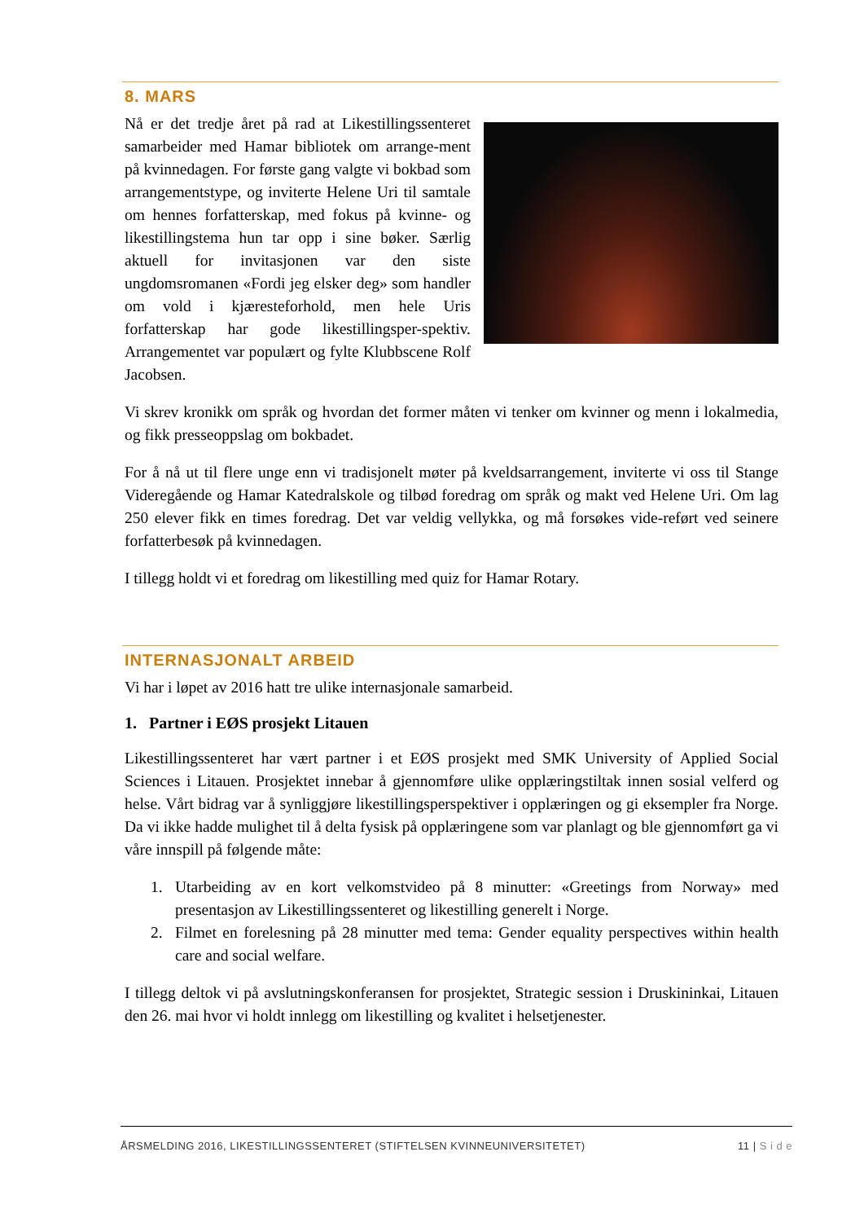8. MARS
Nå er det tredje året på rad at Likestillingssenteret samarbeider med Hamar bibliotek om arrange-ment på kvinnedagen. For første gang valgte vi bokbad som arrangementstype, og inviterte Helene Uri til samtale om hennes forfatterskap, med fokus på kvinne- og likestillingstema hun tar opp i sine bøker. Særlig aktuell for invitasjonen var den siste ungdomsromanen «Fordi jeg elsker deg» som handler om vold i kjæresteforhold, men hele Uris forfatterskap har gode likestillingsper-spektiv. Arrangementet var populært og fylte Klubbscene Rolf Jacobsen.
Vi skrev kronikk om språk og hvordan det former måten vi tenker om kvinner og menn i lokalmedia, og fikk presseoppslag om bokbadet.
For å nå ut til flere unge enn vi tradisjonelt møter på kveldsarrangement, inviterte vi oss til Stange Videregående og Hamar Katedralskole og tilbød foredrag om språk og makt ved Helene Uri. Om lag 250 elever fikk en times foredrag. Det var veldig vellykka, og må forsøkes vide-reført ved seinere forfatterbesøk på kvinnedagen.
I tillegg holdt vi et foredrag om likestilling med quiz for Hamar Rotary.
INTERNASJONALT ARBEID
Vi har i løpet av 2016 hatt tre ulike internasjonale samarbeid.
1. Partner i EØS prosjekt Litauen
Likestillingssenteret har vært partner i et EØS prosjekt med SMK University of Applied Social Sciences i Litauen. Prosjektet innebar å gjennomføre ulike opplæringstiltak innen sosial velferd og helse. Vårt bidrag var å synliggjøre likestillingsperspektiver i opplæringen og gi eksempler fra Norge. Da vi ikke hadde mulighet til å delta fysisk på opplæringene som var planlagt og ble gjennomført ga vi våre innspill på følgende måte:
1. Utarbeiding av en kort velkomstvideo på 8 minutter: «Greetings from Norway» med presentasjon av Likestillingssenteret og likestilling generelt i Norge.
2. Filmet en forelesning på 28 minutter med tema: Gender equality perspectives within health care and social welfare.
I tillegg deltok vi på avslutningskonferansen for prosjektet, Strategic session i Druskininkai, Litauen den 26. mai hvor vi holdt innlegg om likestilling og kvalitet i helsetjenester.
ÅRSMELDING 2016, LIKESTILLINGSSENTERET (STIFTELSEN KVINNEUNIVERSITETET) 11 | S i d e